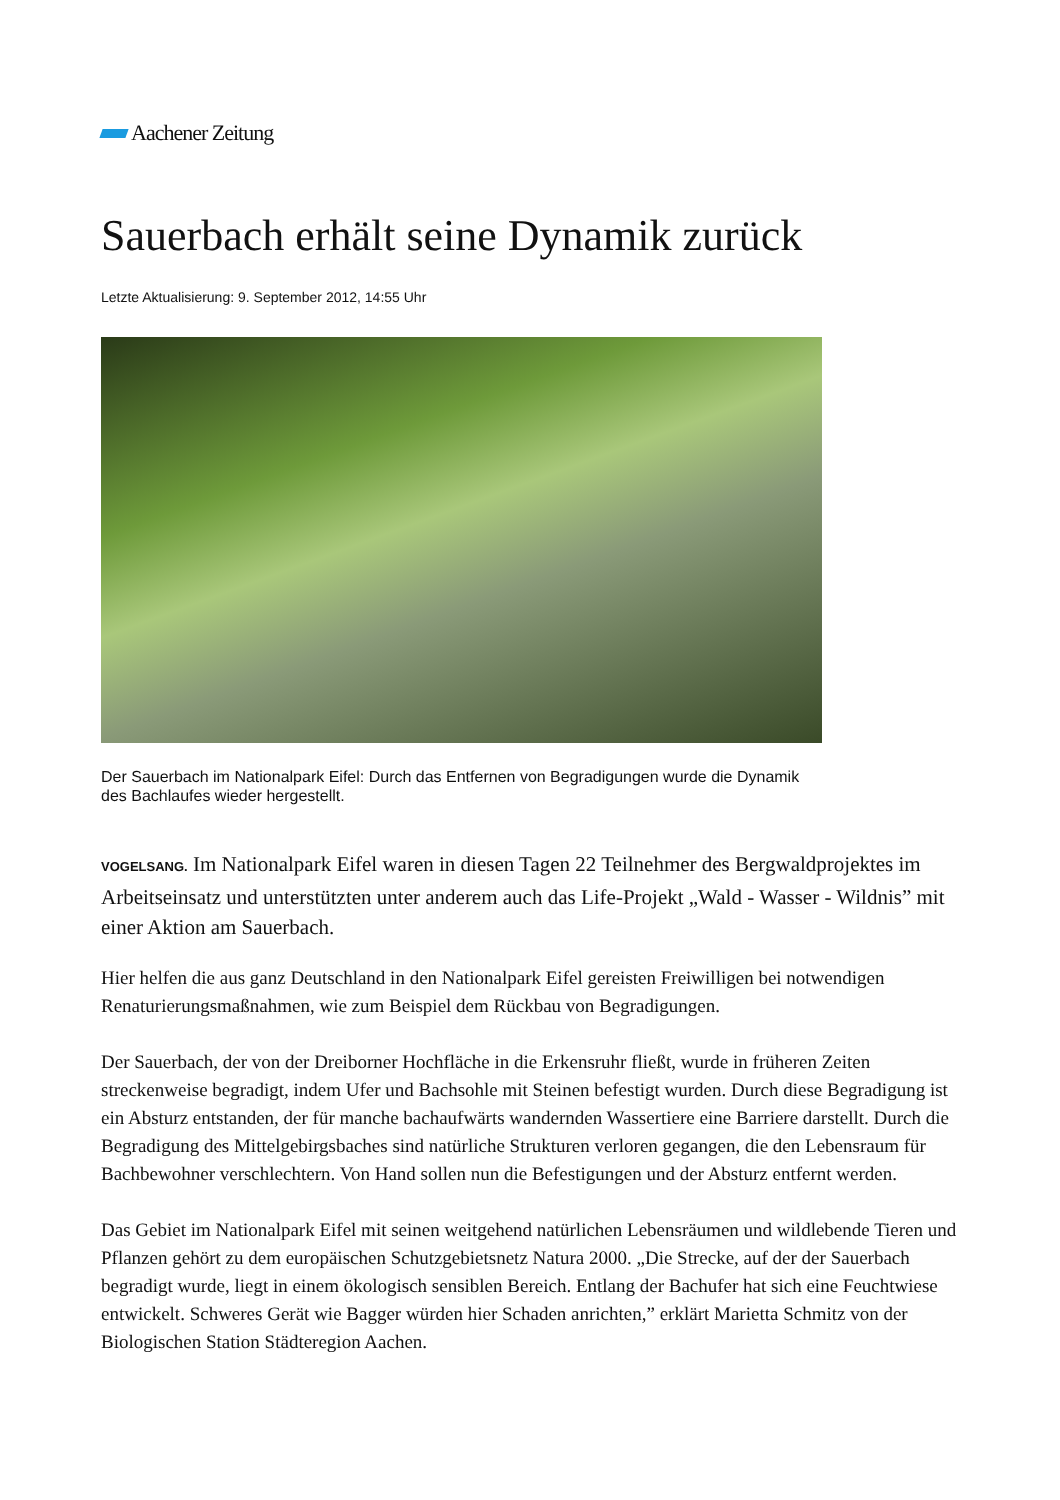Aachener Zeitung
Sauerbach erhält seine Dynamik zurück
Letzte Aktualisierung: 9. September 2012, 14:55 Uhr
Der Sauerbach im Nationalpark Eifel: Durch das Entfernen von Begradigungen wurde die Dynamik des Bachlaufes wieder hergestellt.
VOGELSANG. Im Nationalpark Eifel waren in diesen Tagen 22 Teilnehmer des Bergwaldprojektes im Arbeitseinsatz und unterstützten unter anderem auch das Life-Projekt „Wald - Wasser - Wildnis” mit einer Aktion am Sauerbach.
Hier helfen die aus ganz Deutschland in den Nationalpark Eifel gereisten Freiwilligen bei notwendigen Renaturierungsmaßnahmen, wie zum Beispiel dem Rückbau von Begradigungen.
Der Sauerbach, der von der Dreiborner Hochfläche in die Erkensruhr fließt, wurde in früheren Zeiten streckenweise begradigt, indem Ufer und Bachsohle mit Steinen befestigt wurden. Durch diese Begradigung ist ein Absturz entstanden, der für manche bachaufwärts wandernden Wassertiere eine Barriere darstellt. Durch die Begradigung des Mittelgebirgsbaches sind natürliche Strukturen verloren gegangen, die den Lebensraum für Bachbewohner verschlechtern. Von Hand sollen nun die Befestigungen und der Absturz entfernt werden.
Das Gebiet im Nationalpark Eifel mit seinen weitgehend natürlichen Lebensräumen und wildlebende Tieren und Pflanzen gehört zu dem europäischen Schutzgebietsnetz Natura 2000. „Die Strecke, auf der der Sauerbach begradigt wurde, liegt in einem ökologisch sensiblen Bereich. Entlang der Bachufer hat sich eine Feuchtwiese entwickelt. Schweres Gerät wie Bagger würden hier Schaden anrichten,” erklärt Marietta Schmitz von der Biologischen Station Städteregion Aachen.